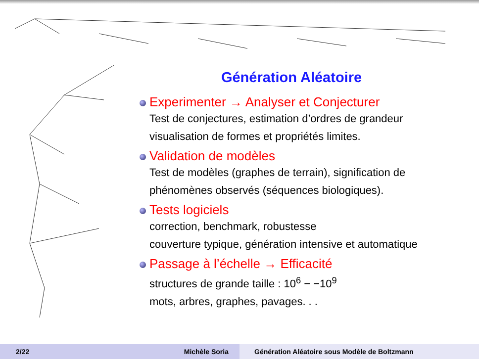Génération Aléatoire
Experimenter → Analyser et Conjecturer
Test de conjectures, estimation d’ordres de grandeur
visualisation de formes et propriétés limites.
Validation de modèles
Test de modèles (graphes de terrain), signification de
phénomènes observés (séquences biologiques).
Tests logiciels
correction, benchmark, robustesse
couverture typique, génération intensive et automatique
Passage à l’échelle → Efficacité
structures de grande taille : 10<sup>6</sup> − −10<sup>9</sup>
mots, arbres, graphes, pavages. . .
2/22 Michèle Soria Génération Aléatoire sous Modèle de Boltzmann